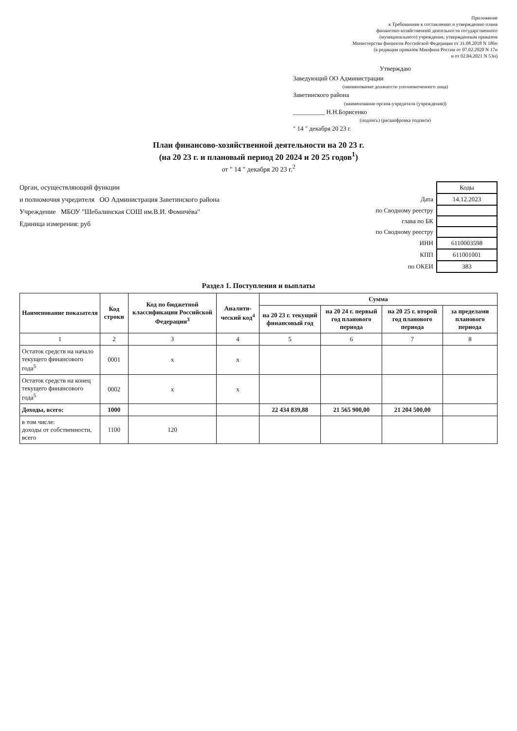Приложение
к Требованиям к составлению и утверждению плана
финансово-хозяйственной деятельности государственного
(муниципального) учреждения, утвержденным приказом
Министерства финансов Российской Федерации от 31.08.2018 N 186н
(в редакции приказов Минфина России от 07.02.2020 N 17н
и от 02.04.2021 N 53н)
Утверждаю
Заведующий ОО Администрации
(наименование должности уполномоченного лица)
Заветинского района
(наименование органа-учредителя (учреждения))
__________ Н.Н.Борисенко
(подпись) (расшифровка подписи)
" 14 " декабря 20 23 г.
План финансово-хозяйственной деятельности на 20 23 г.
(на 20 23 г. и плановый период 20 2024 и 20 25 годов<sup>1</sup>)
от " 14 " декабря 20 23 г.<sup>2</sup>
Орган, осуществляющий функции
и полномочия учредителя ОО Администрация Заветинского района
Учреждение МБОУ "Шебалинская СОШ им.В.И. Фомичёва"
Единица измерения: руб
| | Коды |
| Дата | 14.12.2023 |
| по Сводному реестру | |
| глава по БК | |
| по Сводному реестру | |
| ИНН | 6110003598 |
| КПП | 611001001 |
| по ОКЕИ | 383 |
Раздел 1. Поступления и выплаты
| Наименование показателя | Код строки | Код по бюджетной классификации Российской Федерации<sup>3</sup> | Аналити-ческий код<sup>4</sup> | Сумма | | | |
| --- | --- | --- | --- | --- | --- | --- | --- |
| | | | | на 20 23 г. текущий финансовый год | на 20 24 г. первый год планового периода | на 20 25 г. второй год планового периода | за пределами планового периода |
| 1 | 2 | 3 | 4 | 5 | 6 | 7 | 8 |
| Остаток средств на начало текущего финансового года<sup>5</sup> | 0001 | x | x | | | | |
| Остаток средств на конец текущего финансового года<sup>5</sup> | 0002 | x | x | | | | |
| Доходы, всего: | 1000 | | | 22 434 839,88 | 21 565 900,00 | 21 204 500,00 | |
| в том числе: доходы от собственности, всего | 1100 | 120 | | | | | |